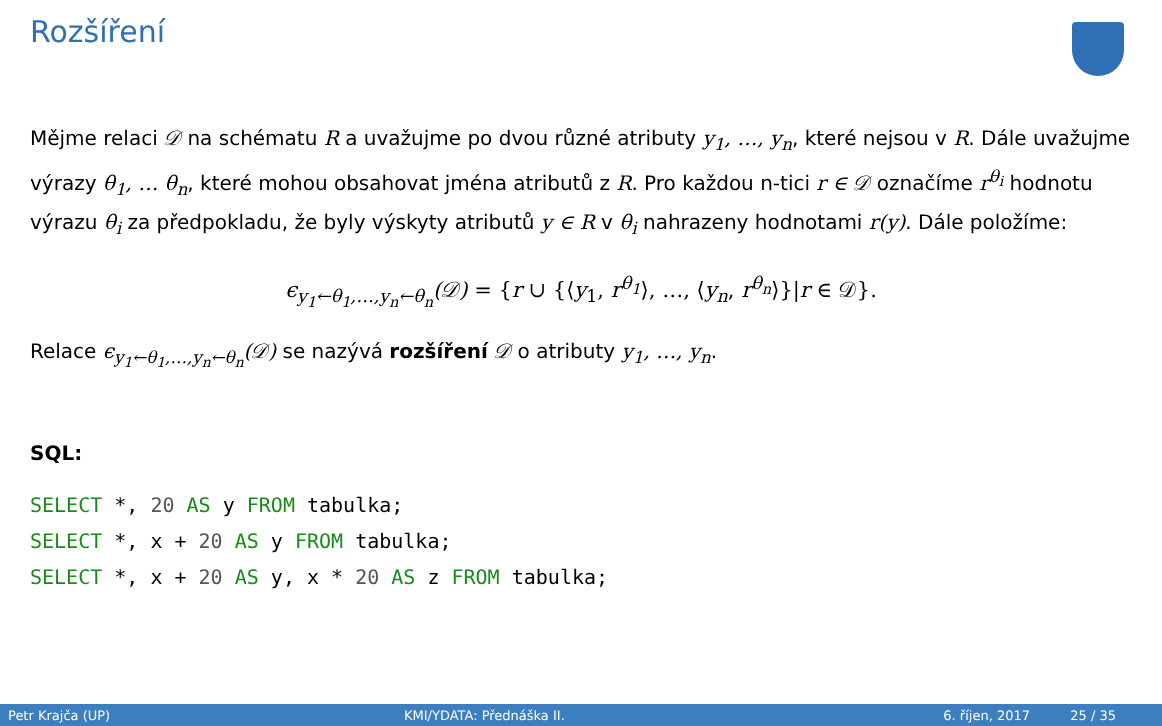Rozšíření
Mějme relaci 𝒟 na schématu R a uvažujme po dvou různé atributy y<sub>1</sub>, …, y<sub>n</sub>, které nejsou v R. Dále uvažujme výrazy θ<sub>1</sub>, … θ<sub>n</sub>, které mohou obsahovat jména atributů z R. Pro každou n-tici r ∈ 𝒟 označíme r<sup>θ<sub>i</sub></sup> hodnotu výrazu θ<sub>i</sub> za předpokladu, že byly výskyty atributů y ∈ R v θ<sub>i</sub> nahrazeny hodnotami r(y). Dále položíme:
ϵ<sub>y<sub>1</sub>←θ<sub>1</sub>,…,y<sub>n</sub>←θ<sub>n</sub></sub>(𝒟) = {r ∪ {⟨y<sub>1</sub>, r<sup>θ<sub>1</sub></sup>⟩, …, ⟨y<sub>n</sub>, r<sup>θ<sub>n</sub></sup>⟩}|r ∈ 𝒟}.
Relace ϵ<sub>y<sub>1</sub>←θ<sub>1</sub>,…,y<sub>n</sub>←θ<sub>n</sub></sub>(𝒟) se nazývá rozšíření 𝒟 o atributy y<sub>1</sub>, …, y<sub>n</sub>.
SQL:
SELECT *, 20 AS y FROM tabulka;
SELECT *, x + 20 AS y FROM tabulka;
SELECT *, x + 20 AS y, x * 20 AS z FROM tabulka;
Petr Krajča (UP) KMI/YDATA: Přednáška II. 6. říjen, 2017 25 / 35